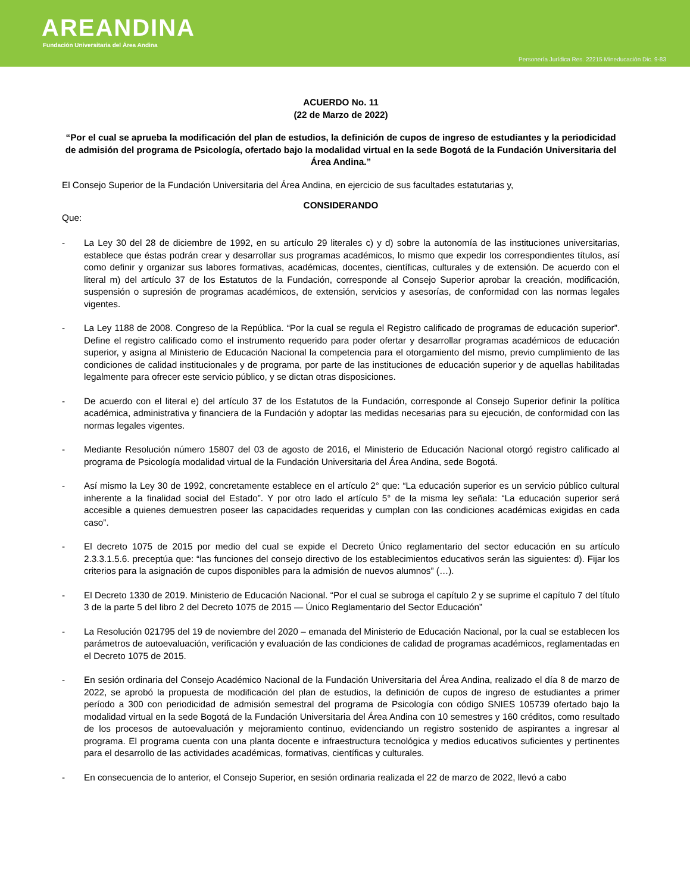AREANDINA
Fundación Universitaria del Área Andina
Personería Jurídica Res. 22215 Mineducación Dic. 9-83
ACUERDO No. 11
(22 de Marzo de 2022)
“Por el cual se aprueba la modificación del plan de estudios, la definición de cupos de ingreso de estudiantes y la periodicidad de admisión del programa de Psicología, ofertado bajo la modalidad virtual en la sede Bogotá de la Fundación Universitaria del Área Andina.”
El Consejo Superior de la Fundación Universitaria del Área Andina, en ejercicio de sus facultades estatutarias y,
CONSIDERANDO
Que:
- La Ley 30 del 28 de diciembre de 1992, en su artículo 29 literales c) y d) sobre la autonomía de las instituciones universitarias, establece que éstas podrán crear y desarrollar sus programas académicos, lo mismo que expedir los correspondientes títulos, así como definir y organizar sus labores formativas, académicas, docentes, científicas, culturales y de extensión. De acuerdo con el literal m) del artículo 37 de los Estatutos de la Fundación, corresponde al Consejo Superior aprobar la creación, modificación, suspensión o supresión de programas académicos, de extensión, servicios y asesorías, de conformidad con las normas legales vigentes.
- La Ley 1188 de 2008. Congreso de la República. “Por la cual se regula el Registro calificado de programas de educación superior”. Define el registro calificado como el instrumento requerido para poder ofertar y desarrollar programas académicos de educación superior, y asigna al Ministerio de Educación Nacional la competencia para el otorgamiento del mismo, previo cumplimiento de las condiciones de calidad institucionales y de programa, por parte de las instituciones de educación superior y de aquellas habilitadas legalmente para ofrecer este servicio público, y se dictan otras disposiciones.
- De acuerdo con el literal e) del artículo 37 de los Estatutos de la Fundación, corresponde al Consejo Superior definir la política académica, administrativa y financiera de la Fundación y adoptar las medidas necesarias para su ejecución, de conformidad con las normas legales vigentes.
- Mediante Resolución número 15807 del 03 de agosto de 2016, el Ministerio de Educación Nacional otorgó registro calificado al programa de Psicología modalidad virtual de la Fundación Universitaria del Área Andina, sede Bogotá.
- Así mismo la Ley 30 de 1992, concretamente establece en el artículo 2° que: “La educación superior es un servicio público cultural inherente a la finalidad social del Estado”. Y por otro lado el artículo 5° de la misma ley señala: “La educación superior será accesible a quienes demuestren poseer las capacidades requeridas y cumplan con las condiciones académicas exigidas en cada caso”.
- El decreto 1075 de 2015 por medio del cual se expide el Decreto Único reglamentario del sector educación en su artículo 2.3.3.1.5.6. preceptúa que: “las funciones del consejo directivo de los establecimientos educativos serán las siguientes: d). Fijar los criterios para la asignación de cupos disponibles para la admisión de nuevos alumnos” (…).
- El Decreto 1330 de 2019. Ministerio de Educación Nacional. “Por el cual se subroga el capítulo 2 y se suprime el capítulo 7 del título 3 de la parte 5 del libro 2 del Decreto 1075 de 2015 — Único Reglamentario del Sector Educación”
- La Resolución 021795 del 19 de noviembre del 2020 – emanada del Ministerio de Educación Nacional, por la cual se establecen los parámetros de autoevaluación, verificación y evaluación de las condiciones de calidad de programas académicos, reglamentadas en el Decreto 1075 de 2015.
- En sesión ordinaria del Consejo Académico Nacional de la Fundación Universitaria del Área Andina, realizado el día 8 de marzo de 2022, se aprobó la propuesta de modificación del plan de estudios, la definición de cupos de ingreso de estudiantes a primer período a 300 con periodicidad de admisión semestral del programa de Psicología con código SNIES 105739 ofertado bajo la modalidad virtual en la sede Bogotá de la Fundación Universitaria del Área Andina con 10 semestres y 160 créditos, como resultado de los procesos de autoevaluación y mejoramiento continuo, evidenciando un registro sostenido de aspirantes a ingresar al programa. El programa cuenta con una planta docente e infraestructura tecnológica y medios educativos suficientes y pertinentes para el desarrollo de las actividades académicas, formativas, científicas y culturales.
- En consecuencia de lo anterior, el Consejo Superior, en sesión ordinaria realizada el 22 de marzo de 2022, llevó a cabo